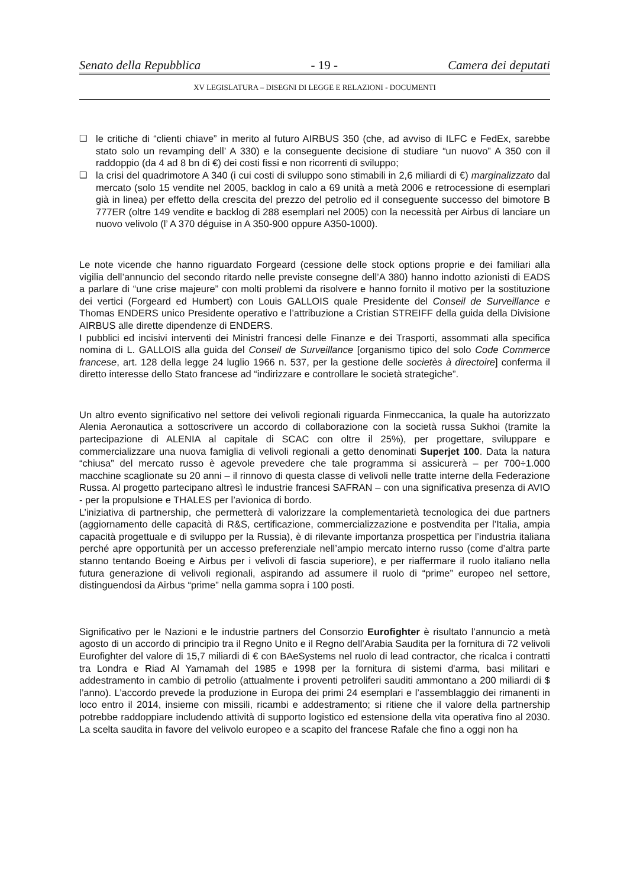Senato della Repubblica - 19 - Camera dei deputati
XV LEGISLATURA – DISEGNI DI LEGGE E RELAZIONI - DOCUMENTI
❑ le critiche di “clienti chiave” in merito al futuro AIRBUS 350 (che, ad avviso di ILFC e FedEx, sarebbe stato solo un revamping dell’ A 330) e la conseguente decisione di studiare “un nuovo” A 350 con il raddoppio (da 4 ad 8 bn di €) dei costi fissi e non ricorrenti di sviluppo;
❑ la crisi del quadrimotore A 340 (i cui costi di sviluppo sono stimabili in 2,6 miliardi di €) marginalizzato dal mercato (solo 15 vendite nel 2005, backlog in calo a 69 unità a metà 2006 e retrocessione di esemplari già in linea) per effetto della crescita del prezzo del petrolio ed il conseguente successo del bimotore B 777ER (oltre 149 vendite e backlog di 288 esemplari nel 2005) con la necessità per Airbus di lanciare un nuovo velivolo (l’ A 370 déguise in A 350-900 oppure A350-1000).
Le note vicende che hanno riguardato Forgeard (cessione delle stock options proprie e dei familiari alla vigilia dell’annuncio del secondo ritardo nelle previste consegne dell’A 380) hanno indotto azionisti di EADS a parlare di “une crise majeure” con molti problemi da risolvere e hanno fornito il motivo per la sostituzione dei vertici (Forgeard ed Humbert) con Louis GALLOIS quale Presidente del Conseil de Surveillance e Thomas ENDERS unico Presidente operativo e l’attribuzione a Cristian STREIFF della guida della Divisione AIRBUS alle dirette dipendenze di ENDERS.
I pubblici ed incisivi interventi dei Ministri francesi delle Finanze e dei Trasporti, assommati alla specifica nomina di L. GALLOIS alla guida del Conseil de Surveillance [organismo tipico del solo Code Commerce francese, art. 128 della legge 24 luglio 1966 n. 537, per la gestione delle societès à directoire] conferma il diretto interesse dello Stato francese ad “indirizzare e controllare le società strategiche”.
Un altro evento significativo nel settore dei velivoli regionali riguarda Finmeccanica, la quale ha autorizzato Alenia Aeronautica a sottoscrivere un accordo di collaborazione con la società russa Sukhoi (tramite la partecipazione di ALENIA al capitale di SCAC con oltre il 25%), per progettare, sviluppare e commercializzare una nuova famiglia di velivoli regionali a getto denominati Superjet 100. Data la natura “chiusa” del mercato russo è agevole prevedere che tale programma si assicurerà – per 700÷1.000 macchine scaglionate su 20 anni – il rinnovo di questa classe di velivoli nelle tratte interne della Federazione Russa. Al progetto partecipano altresì le industrie francesi SAFRAN – con una significativa presenza di AVIO - per la propulsione e THALES per l’avionica di bordo.
L’iniziativa di partnership, che permetterà di valorizzare la complementarietà tecnologica dei due partners (aggiornamento delle capacità di R&S, certificazione, commercializzazione e postvendita per l’Italia, ampia capacità progettuale e di sviluppo per la Russia), è di rilevante importanza prospettica per l’industria italiana perché apre opportunità per un accesso preferenziale nell’ampio mercato interno russo (come d’altra parte stanno tentando Boeing e Airbus per i velivoli di fascia superiore), e per riaffermare il ruolo italiano nella futura generazione di velivoli regionali, aspirando ad assumere il ruolo di “prime” europeo nel settore, distinguendosi da Airbus “prime” nella gamma sopra i 100 posti.
Significativo per le Nazioni e le industrie partners del Consorzio Eurofighter è risultato l’annuncio a metà agosto di un accordo di principio tra il Regno Unito e il Regno dell’Arabia Saudita per la fornitura di 72 velivoli Eurofighter del valore di 15,7 miliardi di € con BAeSystems nel ruolo di lead contractor, che ricalca i contratti tra Londra e Riad Al Yamamah del 1985 e 1998 per la fornitura di sistemi d'arma, basi militari e addestramento in cambio di petrolio (attualmente i proventi petroliferi sauditi ammontano a 200 miliardi di $ l’anno). L’accordo prevede la produzione in Europa dei primi 24 esemplari e l’assemblaggio dei rimanenti in loco entro il 2014, insieme con missili, ricambi e addestramento; si ritiene che il valore della partnership potrebbe raddoppiare includendo attività di supporto logistico ed estensione della vita operativa fino al 2030. La scelta saudita in favore del velivolo europeo e a scapito del francese Rafale che fino a oggi non ha